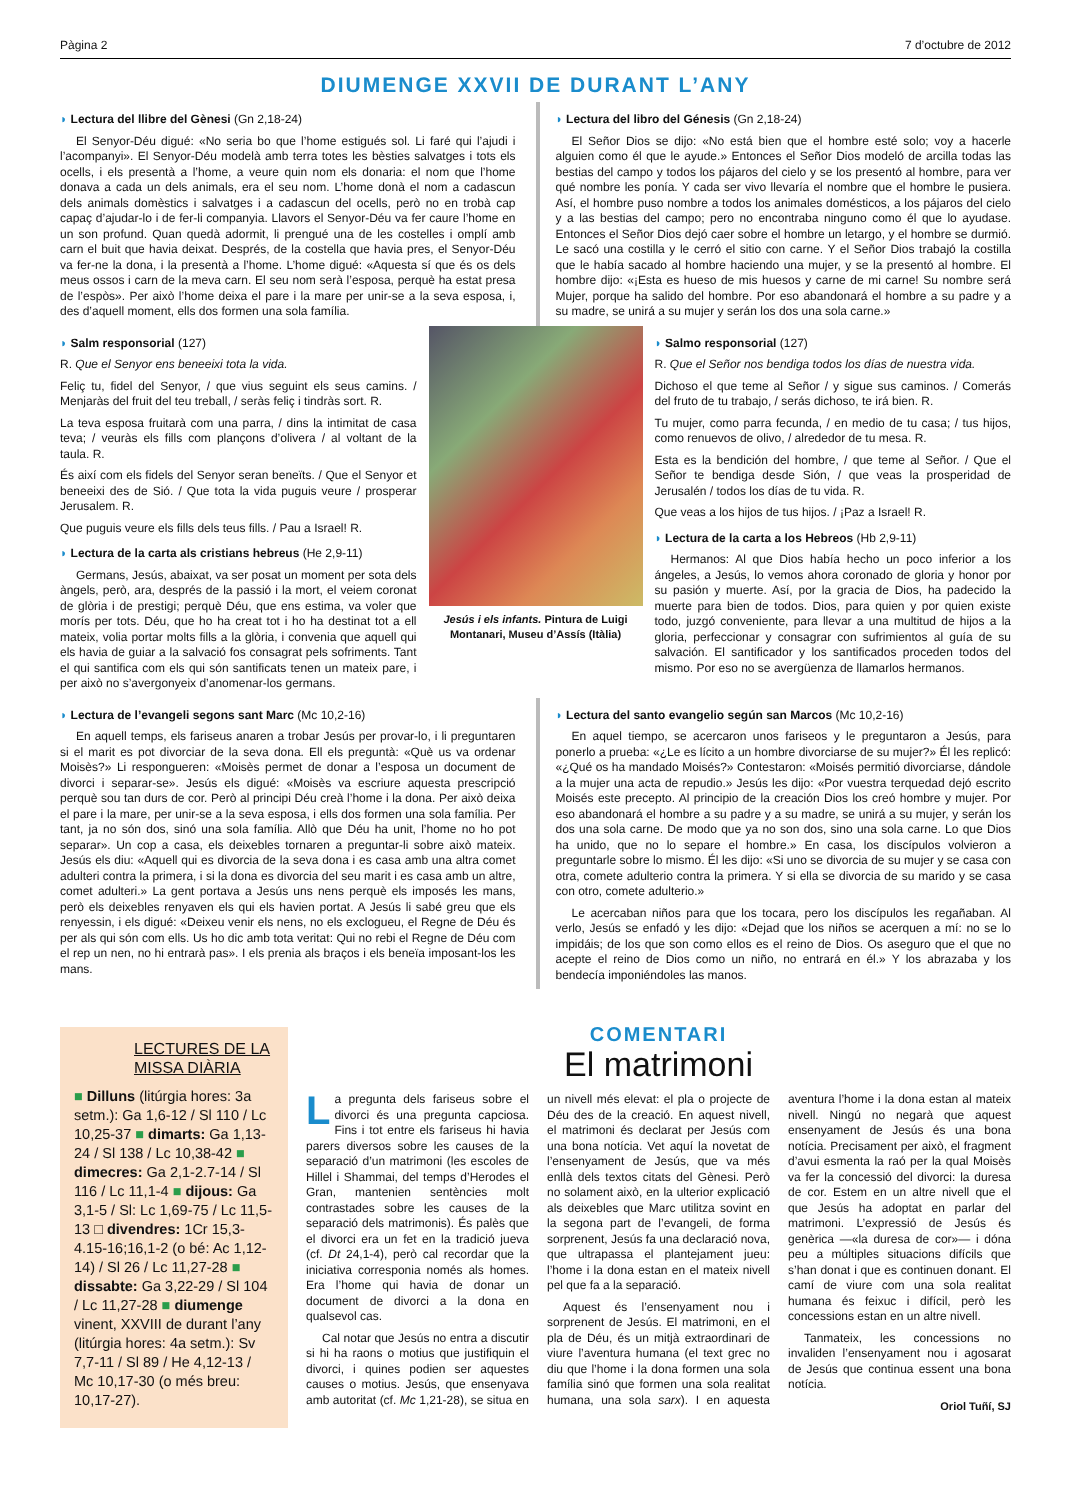Pàgina 2 7 d’octubre de 2012
DIUMENGE XXVII DE DURANT L’ANY
◗ Lectura del llibre del Gènesi (Gn 2,18-24)
El Senyor-Déu digué: «No seria bo que l’home estigués sol. Li faré qui l’ajudi i l’acompanyi». El Senyor-Déu modelà amb terra totes les bèsties salvatges i tots els ocells, i els presentà a l’home, a veure quin nom els donaria: el nom que l’home donava a cada un dels animals, era el seu nom. L’home donà el nom a cadascun dels animals domèstics i salvatges i a cadascun del ocells, però no en trobà cap capaç d’ajudar-lo i de fer-li companyia. Llavors el Senyor-Déu va fer caure l’home en un son profund. Quan quedà adormit, li prengué una de les costelles i omplí amb carn el buit que havia deixat. Després, de la costella que havia pres, el Senyor-Déu va fer-ne la dona, i la presentà a l’home. L’home digué: «Aquesta sí que és os dels meus ossos i carn de la meva carn. El seu nom serà l’esposa, perquè ha estat presa de l’espòs». Per això l’home deixa el pare i la mare per unir-se a la seva esposa, i, des d’aquell moment, ells dos formen una sola família.
◗ Lectura del libro del Génesis (Gn 2,18-24)
El Señor Dios se dijo: «No está bien que el hombre esté solo; voy a hacerle alguien como él que le ayude.» Entonces el Señor Dios modeló de arcilla todas las bestias del campo y todos los pájaros del cielo y se los presentó al hombre, para ver qué nombre les ponía. Y cada ser vivo llevaría el nombre que el hombre le pusiera. Así, el hombre puso nombre a todos los animales domésticos, a los pájaros del cielo y a las bestias del campo; pero no encontraba ninguno como él que lo ayudase. Entonces el Señor Dios dejó caer sobre el hombre un letargo, y el hombre se durmió. Le sacó una costilla y le cerró el sitio con carne. Y el Señor Dios trabajó la costilla que le había sacado al hombre haciendo una mujer, y se la presentó al hombre. El hombre dijo: «¡Esta es hueso de mis huesos y carne de mi carne! Su nombre será Mujer, porque ha salido del hombre. Por eso abandonará el hombre a su padre y a su madre, se unirá a su mujer y serán los dos una sola carne.»
◗ Salm responsorial (127)
R. Que el Senyor ens beneeixi tota la vida.
Feliç tu, fidel del Senyor, / que vius seguint els seus camins. / Menjaràs del fruit del teu treball, / seràs feliç i tindràs sort. R.
La teva esposa fruitarà com una parra, / dins la intimitat de casa teva; / veuràs els fills com plançons d’olivera / al voltant de la taula. R.
És així com els fidels del Senyor seran beneïts. / Que el Senyor et beneeixi des de Sió. / Que tota la vida puguis veure / prosperar Jerusalem. R.
Que puguis veure els fills dels teus fills. / Pau a Israel! R.
◗ Lectura de la carta als cristians hebreus (He 2,9-11)
Germans, Jesús, abaixat, va ser posat un moment per sota dels àngels, però, ara, després de la passió i la mort, el veiem coronat de glòria i de prestigi; perquè Déu, que ens estima, va voler que morís per tots. Déu, que ho ha creat tot i ho ha destinat tot a ell mateix, volia portar molts fills a la glòria, i convenia que aquell qui els havia de guiar a la salvació fos consagrat pels sofriments. Tant el qui santifica com els qui són santificats tenen un mateix pare, i per això no s’avergonyeix d’anomenar-los germans.
Jesús i els infants. Pintura de Luigi Montanari, Museu d’Assís (Itàlia)
◗ Salmo responsorial (127)
R. Que el Señor nos bendiga todos los días de nuestra vida.
Dichoso el que teme al Señor / y sigue sus caminos. / Comerás del fruto de tu trabajo, / serás dichoso, te irá bien. R.
Tu mujer, como parra fecunda, / en medio de tu casa; / tus hijos, como renuevos de olivo, / alrededor de tu mesa. R.
Esta es la bendición del hombre, / que teme al Señor. / Que el Señor te bendiga desde Sión, / que veas la prosperidad de Jerusalén / todos los días de tu vida. R.
Que veas a los hijos de tus hijos. / ¡Paz a Israel! R.
◗ Lectura de la carta a los Hebreos (Hb 2,9-11)
Hermanos: Al que Dios había hecho un poco inferior a los ángeles, a Jesús, lo vemos ahora coronado de gloria y honor por su pasión y muerte. Así, por la gracia de Dios, ha padecido la muerte para bien de todos. Dios, para quien y por quien existe todo, juzgó conveniente, para llevar a una multitud de hijos a la gloria, perfeccionar y consagrar con sufrimientos al guía de su salvación. El santificador y los santificados proceden todos del mismo. Por eso no se avergüenza de llamarlos hermanos.
◗ Lectura de l’evangeli segons sant Marc (Mc 10,2-16)
En aquell temps, els fariseus anaren a trobar Jesús per provar-lo, i li preguntaren si el marit es pot divorciar de la seva dona. Ell els preguntà: «Què us va ordenar Moisès?» Li respongueren: «Moisès permet de donar a l’esposa un document de divorci i separar-se». Jesús els digué: «Moisès va escriure aquesta prescripció perquè sou tan durs de cor. Però al principi Déu creà l’home i la dona. Per això deixa el pare i la mare, per unir-se a la seva esposa, i ells dos formen una sola família. Per tant, ja no són dos, sinó una sola família. Allò que Déu ha unit, l’home no ho pot separar». Un cop a casa, els deixebles tornaren a preguntar-li sobre això mateix. Jesús els diu: «Aquell qui es divorcia de la seva dona i es casa amb una altra comet adulteri contra la primera, i si la dona es divorcia del seu marit i es casa amb un altre, comet adulteri.» La gent portava a Jesús uns nens perquè els imposés les mans, però els deixebles renyaven els qui els havien portat. A Jesús li sabé greu que els renyessin, i els digué: «Deixeu venir els nens, no els exclogueu, el Regne de Déu és per als qui són com ells. Us ho dic amb tota veritat: Qui no rebi el Regne de Déu com el rep un nen, no hi entrarà pas». I els prenia als braços i els beneïa imposant-los les mans.
◗ Lectura del santo evangelio según san Marcos (Mc 10,2-16)
En aquel tiempo, se acercaron unos fariseos y le preguntaron a Jesús, para ponerlo a prueba: «¿Le es lícito a un hombre divorciarse de su mujer?» Él les replicó: «¿Qué os ha mandado Moisés?» Contestaron: «Moisés permitió divorciarse, dándole a la mujer una acta de repudio.» Jesús les dijo: «Por vuestra terquedad dejó escrito Moisés este precepto. Al principio de la creación Dios los creó hombre y mujer. Por eso abandonará el hombre a su padre y a su madre, se unirá a su mujer, y serán los dos una sola carne. De modo que ya no son dos, sino una sola carne. Lo que Dios ha unido, que no lo separe el hombre.» En casa, los discípulos volvieron a preguntarle sobre lo mismo. Él les dijo: «Si uno se divorcia de su mujer y se casa con otra, comete adulterio contra la primera. Y si ella se divorcia de su marido y se casa con otro, comete adulterio.»
Le acercaban niños para que los tocara, pero los discípulos les regañaban. Al verlo, Jesús se enfadó y les dijo: «Dejad que los niños se acerquen a mí: no se lo impidáis; de los que son como ellos es el reino de Dios. Os aseguro que el que no acepte el reino de Dios como un niño, no entrará en él.» Y los abrazaba y los bendecía imponiéndoles las manos.
LECTURES DE LA MISSA DIÀRIA
■ Dilluns (litúrgia hores: 3a setm.): Ga 1,6-12 / Sl 110 / Lc 10,25-37 ■ dimarts: Ga 1,13-24 / Sl 138 / Lc 10,38-42 ■ dimecres: Ga 2,1-2.7-14 / Sl 116 / Lc 11,1-4 ■ dijous: Ga 3,1-5 / Sl: Lc 1,69-75 / Lc 11,5-13 □ divendres: 1Cr 15,3-4.15-16;16,1-2 (o bé: Ac 1,12-14) / Sl 26 / Lc 11,27-28 ■ dissabte: Ga 3,22-29 / Sl 104 / Lc 11,27-28 ■ diumenge vinent, XXVIII de durant l’any (litúrgia hores: 4a setm.): Sv 7,7-11 / Sl 89 / He 4,12-13 / Mc 10,17-30 (o més breu: 10,17-27).
COMENTARI
El matrimoni
La pregunta dels fariseus sobre el divorci és una pregunta capciosa. Fins i tot entre els fariseus hi havia parers diversos sobre les causes de la separació d’un matrimoni (les escoles de Hillel i Shammai, del temps d’Herodes el Gran, mantenien sentències molt contrastades sobre les causes de la separació dels matrimonis). És palès que el divorci era un fet en la tradició jueva (cf. Dt 24,1-4), però cal recordar que la iniciativa corresponia només als homes. Era l’home qui havia de donar un document de divorci a la dona en qualsevol cas.
Cal notar que Jesús no entra a discutir si hi ha raons o motius que justifiquin el divorci, i quines podien ser aquestes causes o motius. Jesús, que ensenyava amb autoritat (cf. Mc 1,21-28), se situa en un nivell més elevat: el pla o projecte de Déu des de la creació. En aquest nivell, el matrimoni és declarat per Jesús com una bona notícia. Vet aquí la novetat de l’ensenyament de Jesús, que va més enllà dels textos citats del Gènesi. Però no solament això, en la ulterior explicació als deixebles que Marc utilitza sovint en la segona part de l’evangeli, de forma sorprenent, Jesús fa una declaració nova, que ultrapassa el plantejament jueu: l’home i la dona estan en el mateix nivell pel que fa a la separació.
Aquest és l’ensenyament nou i sorprenent de Jesús. El matrimoni, en el pla de Déu, és un mitjà extraordinari de viure l’aventura humana (el text grec no diu que l’home i la dona formen una sola família sinó que formen una sola realitat humana, una sola sarx). I en aquesta aventura l’home i la dona estan al mateix nivell. Ningú no negarà que aquest ensenyament de Jesús és una bona notícia. Precisament per això, el fragment d’avui esmenta la raó per la qual Moisès va fer la concessió del divorci: la duresa de cor. Estem en un altre nivell que el que Jesús ha adoptat en parlar del matrimoni. L’expressió de Jesús és genèrica —«la duresa de cor»— i dóna peu a múltiples situacions difícils que s’han donat i que es continuen donant. El camí de viure com una sola realitat humana és feixuc i difícil, però les concessions estan en un altre nivell.
Tanmateix, les concessions no invaliden l’ensenyament nou i agosarat de Jesús que continua essent una bona notícia.
Oriol Tuñí, SJ